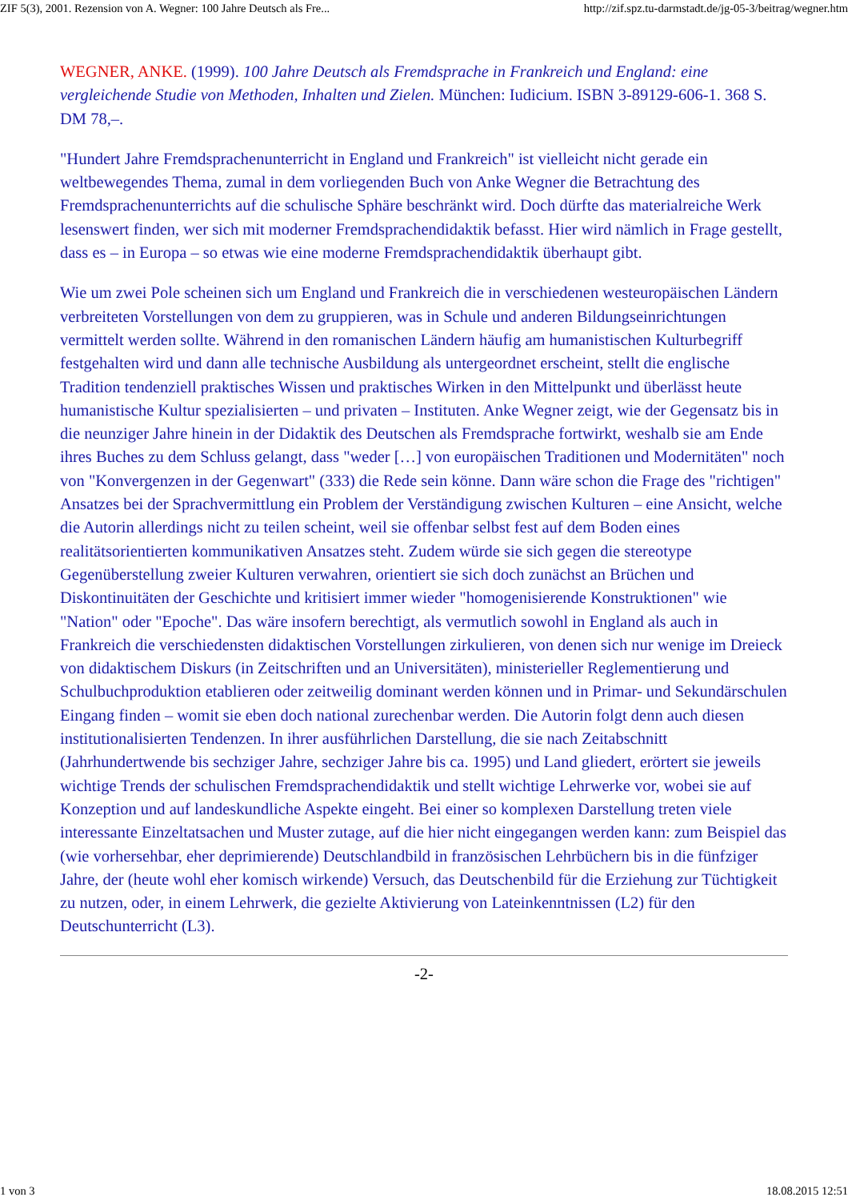ZIF 5(3), 2001. Rezension von A. Wegner: 100 Jahre Deutsch als Fre... http://zif.spz.tu-darmstadt.de/jg-05-3/beitrag/wegner.htm
WEGNER, ANKE. (1999). 100 Jahre Deutsch als Fremdsprache in Frankreich und England: eine vergleichende Studie von Methoden, Inhalten und Zielen. München: Iudicium. ISBN 3-89129-606-1. 368 S. DM 78,–.
"Hundert Jahre Fremdsprachenunterricht in England und Frankreich" ist vielleicht nicht gerade ein weltbewegendes Thema, zumal in dem vorliegenden Buch von Anke Wegner die Betrachtung des Fremdsprachenunterrichts auf die schulische Sphäre beschränkt wird. Doch dürfte das materialreiche Werk lesenswert finden, wer sich mit moderner Fremdsprachendidaktik befasst. Hier wird nämlich in Frage gestellt, dass es – in Europa – so etwas wie eine moderne Fremdsprachendidaktik überhaupt gibt.
Wie um zwei Pole scheinen sich um England und Frankreich die in verschiedenen westeuropäischen Ländern verbreiteten Vorstellungen von dem zu gruppieren, was in Schule und anderen Bildungseinrichtungen vermittelt werden sollte. Während in den romanischen Ländern häufig am humanistischen Kulturbegriff festgehalten wird und dann alle technische Ausbildung als untergeordnet erscheint, stellt die englische Tradition tendenziell praktisches Wissen und praktisches Wirken in den Mittelpunkt und überlässt heute humanistische Kultur spezialisierten – und privaten – Instituten. Anke Wegner zeigt, wie der Gegensatz bis in die neunziger Jahre hinein in der Didaktik des Deutschen als Fremdsprache fortwirkt, weshalb sie am Ende ihres Buches zu dem Schluss gelangt, dass "weder […] von europäischen Traditionen und Modernitäten" noch von "Konvergenzen in der Gegenwart" (333) die Rede sein könne. Dann wäre schon die Frage des "richtigen" Ansatzes bei der Sprachvermittlung ein Problem der Verständigung zwischen Kulturen – eine Ansicht, welche die Autorin allerdings nicht zu teilen scheint, weil sie offenbar selbst fest auf dem Boden eines realitätsorientierten kommunikativen Ansatzes steht. Zudem würde sie sich gegen die stereotype Gegenüberstellung zweier Kulturen verwahren, orientiert sie sich doch zunächst an Brüchen und Diskontinuitäten der Geschichte und kritisiert immer wieder "homogenisierende Konstruktionen" wie "Nation" oder "Epoche". Das wäre insofern berechtigt, als vermutlich sowohl in England als auch in Frankreich die verschiedensten didaktischen Vorstellungen zirkulieren, von denen sich nur wenige im Dreieck von didaktischem Diskurs (in Zeitschriften und an Universitäten), ministerieller Reglementierung und Schulbuchproduktion etablieren oder zeitweilig dominant werden können und in Primar- und Sekundärschulen Eingang finden – womit sie eben doch national zurechenbar werden. Die Autorin folgt denn auch diesen institutionalisierten Tendenzen. In ihrer ausführlichen Darstellung, die sie nach Zeitabschnitt (Jahrhundertwende bis sechziger Jahre, sechziger Jahre bis ca. 1995) und Land gliedert, erörtert sie jeweils wichtige Trends der schulischen Fremdsprachendidaktik und stellt wichtige Lehrwerke vor, wobei sie auf Konzeption und auf landeskundliche Aspekte eingeht. Bei einer so komplexen Darstellung treten viele interessante Einzeltatsachen und Muster zutage, auf die hier nicht eingegangen werden kann: zum Beispiel das (wie vorhersehbar, eher deprimierende) Deutschlandbild in französischen Lehrbüchern bis in die fünfziger Jahre, der (heute wohl eher komisch wirkende) Versuch, das Deutschenbild für die Erziehung zur Tüchtigkeit zu nutzen, oder, in einem Lehrwerk, die gezielte Aktivierung von Lateinkenntnissen (L2) für den Deutschunterricht (L3).
-2-
1 von 3 18.08.2015 12:51